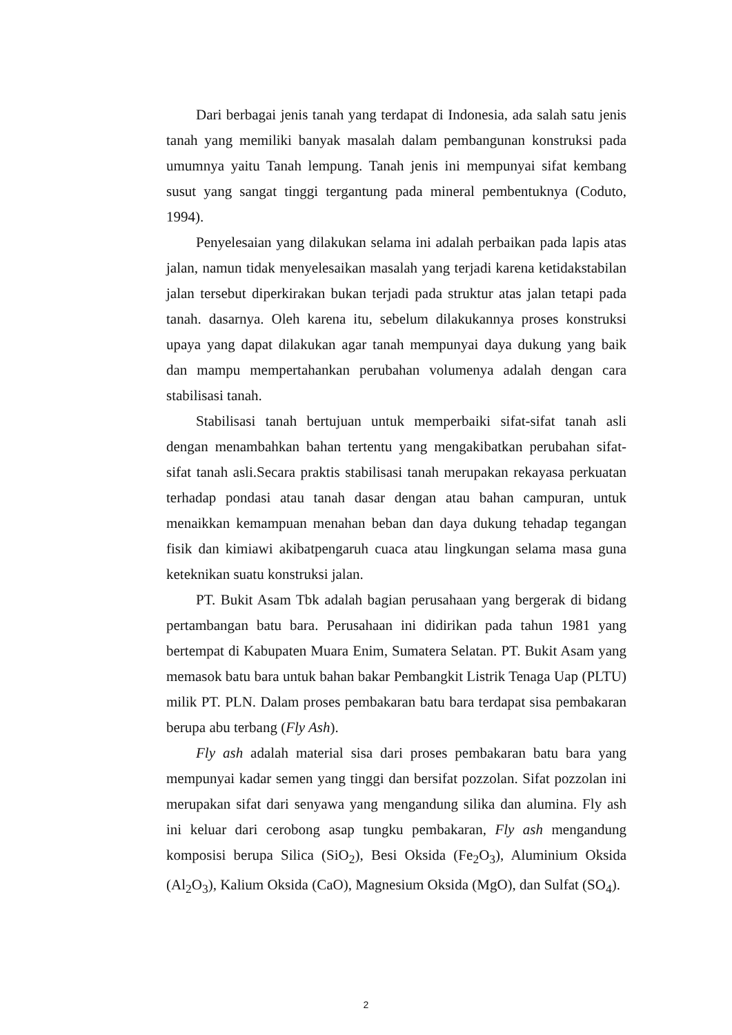Dari berbagai jenis tanah yang terdapat di Indonesia, ada salah satu jenis tanah yang memiliki banyak masalah dalam pembangunan konstruksi pada umumnya yaitu Tanah lempung. Tanah jenis ini mempunyai sifat kembang susut yang sangat tinggi tergantung pada mineral pembentuknya (Coduto, 1994).
Penyelesaian yang dilakukan selama ini adalah perbaikan pada lapis atas jalan, namun tidak menyelesaikan masalah yang terjadi karena ketidakstabilan jalan tersebut diperkirakan bukan terjadi pada struktur atas jalan tetapi pada tanah. dasarnya. Oleh karena itu, sebelum dilakukannya proses konstruksi upaya yang dapat dilakukan agar tanah mempunyai daya dukung yang baik dan mampu mempertahankan perubahan volumenya adalah dengan cara stabilisasi tanah.
Stabilisasi tanah bertujuan untuk memperbaiki sifat-sifat tanah asli dengan menambahkan bahan tertentu yang mengakibatkan perubahan sifat-sifat tanah asli.Secara praktis stabilisasi tanah merupakan rekayasa perkuatan terhadap pondasi atau tanah dasar dengan atau bahan campuran, untuk menaikkan kemampuan menahan beban dan daya dukung tehadap tegangan fisik dan kimiawi akibatpengaruh cuaca atau lingkungan selama masa guna keteknikan suatu konstruksi jalan.
PT. Bukit Asam Tbk adalah bagian perusahaan yang bergerak di bidang pertambangan batu bara. Perusahaan ini didirikan pada tahun 1981 yang bertempat di Kabupaten Muara Enim, Sumatera Selatan. PT. Bukit Asam yang memasok batu bara untuk bahan bakar Pembangkit Listrik Tenaga Uap (PLTU) milik PT. PLN. Dalam proses pembakaran batu bara terdapat sisa pembakaran berupa abu terbang (Fly Ash).
Fly ash adalah material sisa dari proses pembakaran batu bara yang mempunyai kadar semen yang tinggi dan bersifat pozzolan. Sifat pozzolan ini merupakan sifat dari senyawa yang mengandung silika dan alumina. Fly ash ini keluar dari cerobong asap tungku pembakaran, Fly ash mengandung komposisi berupa Silica (SiO<sub>2</sub>), Besi Oksida (Fe<sub>2</sub>O<sub>3</sub>), Aluminium Oksida (Al<sub>2</sub>O<sub>3</sub>), Kalium Oksida (CaO), Magnesium Oksida (MgO), dan Sulfat (SO<sub>4</sub>).
2